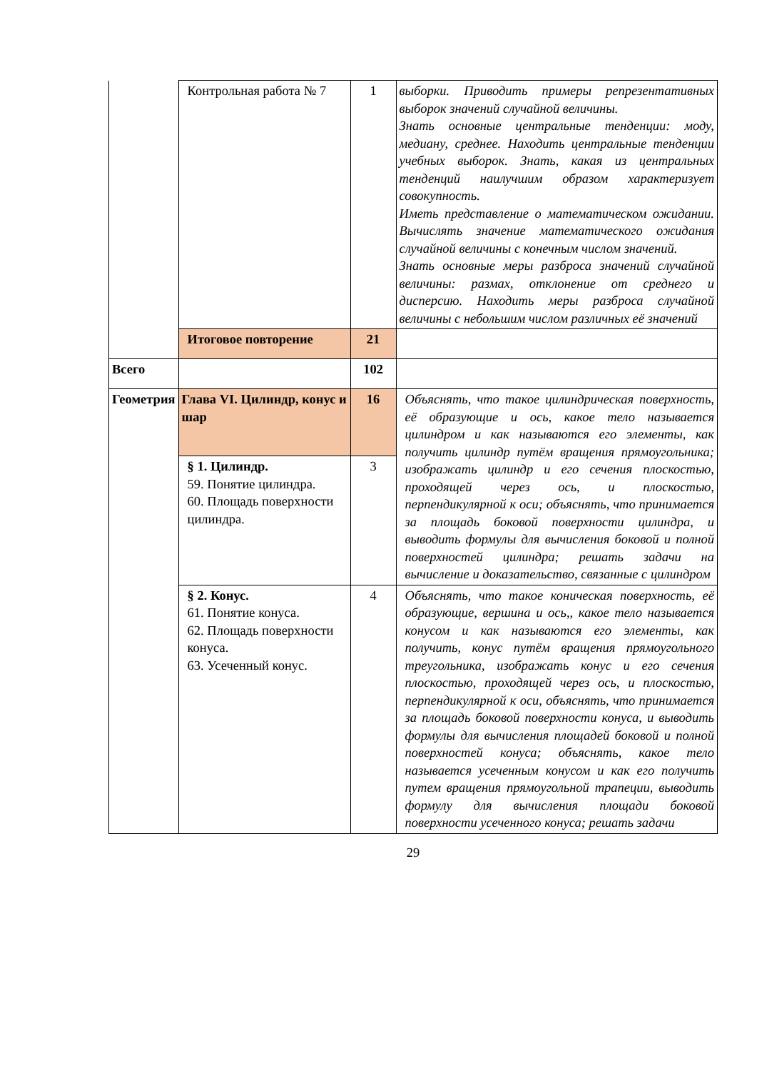| | Контрольная работа № 7 | 1 | выборки. Приводить примеры репрезентативных выборок значений случайной величины. Знать основные центральные тенденции: моду, медиану, среднее. Находить центральные тенденции учебных выборок. Знать, какая из центральных тенденций наилучшим образом характеризует совокупность. Иметь представление о математическом ожидании. Вычислять значение математического ожидания случайной величины с конечным числом значений. Знать основные меры разброса значений случайной величины: размах, отклонение от среднего и дисперсию. Находить меры разброса случайной величины с небольшим числом различных её значений |
| | Итоговое повторение | 21 | |
| Всего | | 102 | |
| Геометрия | Глава VI. Цилиндр, конус и шар | 16 | Объяснять, что такое цилиндрическая поверхность, её образующие и ось, какое тело называется цилиндром и как называются его элементы, как получить цилиндр путём вращения прямоугольника; изображать цилиндр и его сечения плоскостью, проходящей через ось, и плоскостью, перпендикулярной к оси; объяснять, что принимается за площадь боковой поверхности цилиндра, и выводить формулы для вычисления боковой и полной поверхностей цилиндра; решать задачи на вычисление и доказательство, связанные с цилиндром |
| | § 1. Цилиндр. 59. Понятие цилиндра. 60. Площадь поверхности цилиндра. | 3 | |
| | § 2. Конус. 61. Понятие конуса. 62. Площадь поверхности конуса. 63. Усеченный конус. | 4 | Объяснять, что такое коническая поверхность, её образующие, вершина и ось,, какое тело называется конусом и как называются его элементы, как получить, конус путём вращения прямоугольного треугольника, изображать конус и его сечения плоскостью, проходящей через ось, и плоскостью, перпендикулярной к оси, объяснять, что принимается за площадь боковой поверхности конуса, и выводить формулы для вычисления площадей боковой и полной поверхностей конуса; объяснять, какое тело называется усеченным конусом и как его получить путем вращения прямоугольной трапеции, выводить формулу для вычисления площади боковой поверхности усеченного конуса; решать задачи |
29